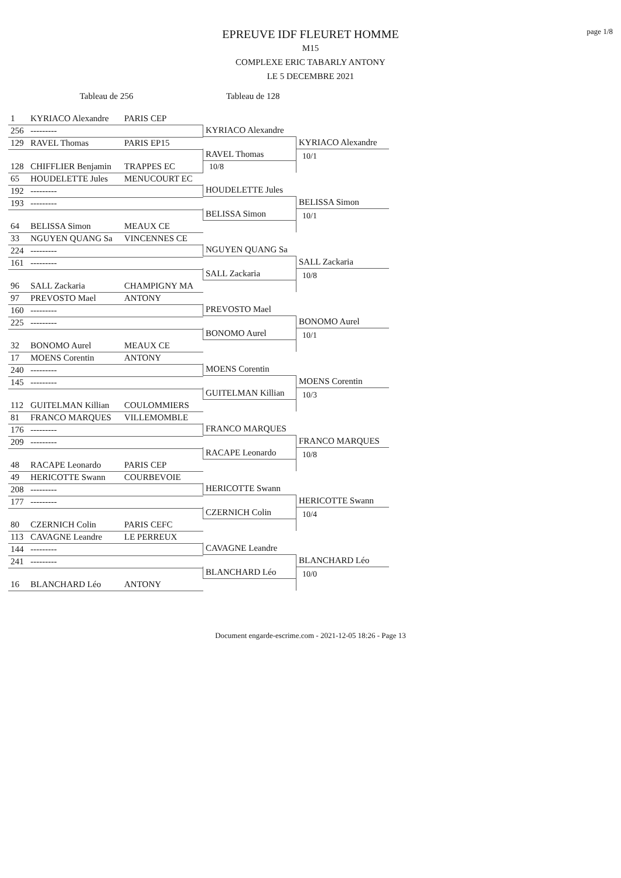page 1/8
EPREUVE IDF FLEURET HOMME
M15
COMPLEXE ERIC TABARLY ANTONY
LE 5 DECEMBRE 2021
Tableau de 256 Tableau de 128
| 1 | KYRIACO Alexandre | PARIS CEP | | |
| | | | KYRIACO Alexandre | |
| 256 | --------- | | | |
| | | | | KYRIACO Alexandre |
| 129 | RAVEL Thomas | PARIS EP15 | | |
| | | | RAVEL Thomas | 10/1 |
| 128 | CHIFFLIER Benjamin | TRAPPES EC | | |
| | | | 10/8 | |
| 65 | HOUDELETTE Jules | MENUCOURT EC | | |
| | | | HOUDELETTE Jules | |
| 192 | --------- | | | |
| | | | | BELISSA Simon |
| 193 | --------- | | | |
| | | | BELISSA Simon | 10/1 |
| 64 | BELISSA Simon | MEAUX CE | | |
| 33 | NGUYEN QUANG Sa | VINCENNES CE | | |
| | | | NGUYEN QUANG Sa | |
| 224 | --------- | | | |
| | | | | SALL Zackaria |
| 161 | --------- | | | |
| | | | SALL Zackaria | 10/8 |
| 96 | SALL Zackaria | CHAMPIGNY MA | | |
| 97 | PREVOSTO Mael | ANTONY | | |
| | | | PREVOSTO Mael | |
| 160 | --------- | | | |
| | | | | BONOMO Aurel |
| 225 | --------- | | | |
| | | | BONOMO Aurel | 10/1 |
| 32 | BONOMO Aurel | MEAUX CE | | |
| 17 | MOENS Corentin | ANTONY | | |
| | | | MOENS Corentin | |
| 240 | --------- | | | |
| | | | | MOENS Corentin |
| 145 | --------- | | | |
| | | | GUITELMAN Killian | 10/3 |
| 112 | GUITELMAN Killian | COULOMMIERS | | |
| 81 | FRANCO MARQUES | VILLEMOMBLE | | |
| | | | FRANCO MARQUES | |
| 176 | --------- | | | |
| | | | | FRANCO MARQUES |
| 209 | --------- | | | |
| | | | RACAPE Leonardo | 10/8 |
| 48 | RACAPE Leonardo | PARIS CEP | | |
| 49 | HERICOTTE Swann | COURBEVOIE | | |
| | | | HERICOTTE Swann | |
| 208 | --------- | | | |
| | | | | HERICOTTE Swann |
| 177 | --------- | | | |
| | | | CZERNICH Colin | 10/4 |
| 80 | CZERNICH Colin | PARIS CEFC | | |
| 113 | CAVAGNE Leandre | LE PERREUX | | |
| | | | CAVAGNE Leandre | |
| 144 | --------- | | | |
| | | | | BLANCHARD Léo |
| 241 | --------- | | | |
| | | | BLANCHARD Léo | 10/0 |
| 16 | BLANCHARD Léo | ANTONY | | |
Document engarde-escrime.com - 2021-12-05 18:26 - Page 13